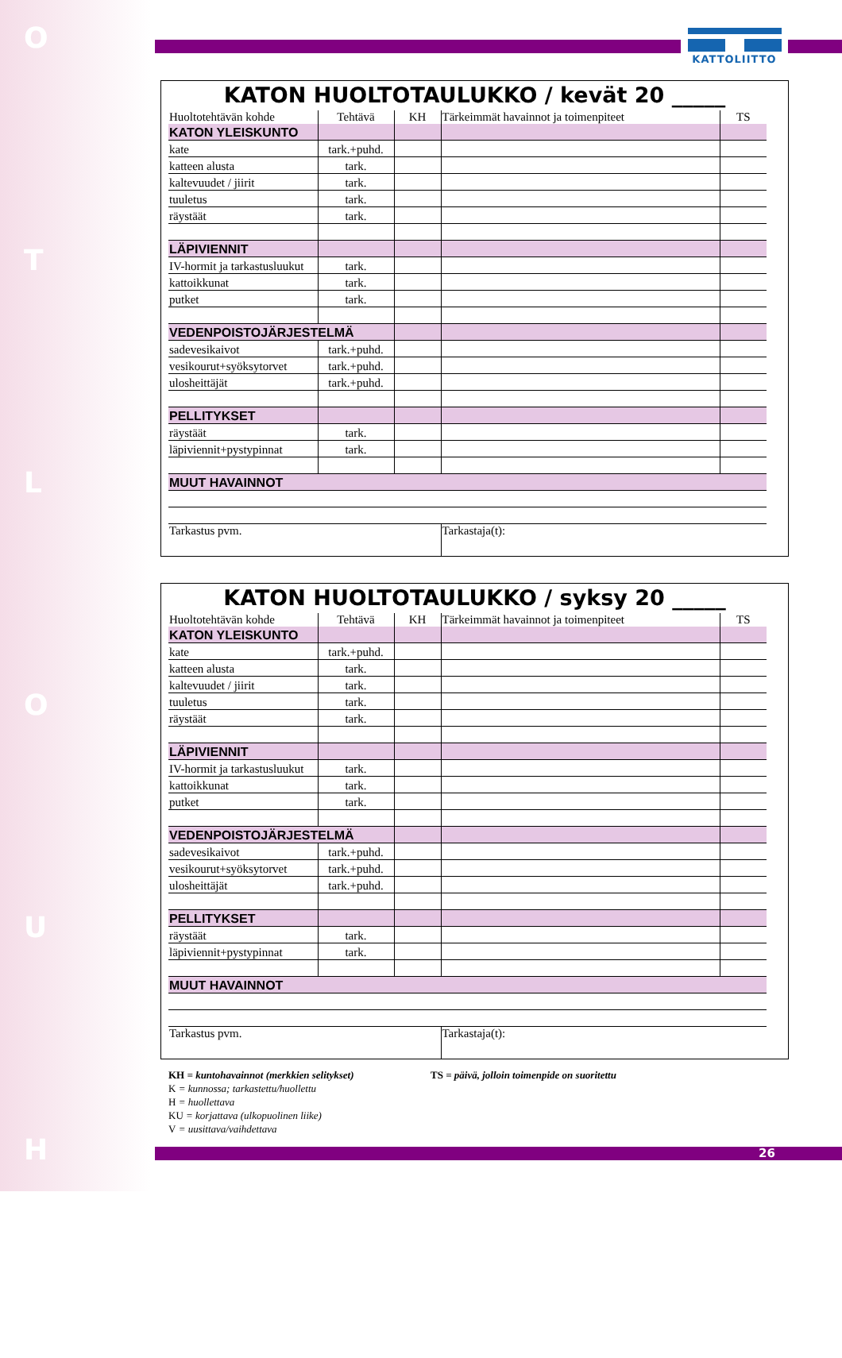O
T
L
O
U
H
KATTOLIITTO
KATON HUOLTOTAULUKKO / kevät 20 _____
| Huoltotehtävän kohde | Tehtävä | KH | Tärkeimmät havainnot ja toimenpiteet | TS |
| KATON YLEISKUNTO | | | | |
| kate | tark.+puhd. | | | |
| katteen alusta | tark. | | | |
| kaltevuudet / jiirit | tark. | | | |
| tuuletus | tark. | | | |
| räystäät | tark. | | | |
| LÄPIVIENNIT | | | | |
| IV-hormit ja tarkastusluukut | tark. | | | |
| kattoikkunat | tark. | | | |
| putket | tark. | | | |
| VEDENPOISTOJÄRJESTELMÄ | | | | |
| sadevesikaivot | tark.+puhd. | | | |
| vesikourut+syöksytorvet | tark.+puhd. | | | |
| ulosheittäjät | tark.+puhd. | | | |
| PELLITYKSET | | | | |
| räystäät | tark. | | | |
| läpiviennit+pystypinnat | tark. | | | |
| MUUT HAVAINNOT | | | | |
| Tarkastus pvm. | | | Tarkastaja(t): | |
KATON HUOLTOTAULUKKO / syksy 20 _____
| Huoltotehtävän kohde | Tehtävä | KH | Tärkeimmät havainnot ja toimenpiteet | TS |
| KATON YLEISKUNTO | | | | |
| kate | tark.+puhd. | | | |
| katteen alusta | tark. | | | |
| kaltevuudet / jiirit | tark. | | | |
| tuuletus | tark. | | | |
| räystäät | tark. | | | |
| LÄPIVIENNIT | | | | |
| IV-hormit ja tarkastusluukut | tark. | | | |
| kattoikkunat | tark. | | | |
| putket | tark. | | | |
| VEDENPOISTOJÄRJESTELMÄ | | | | |
| sadevesikaivot | tark.+puhd. | | | |
| vesikourut+syöksytorvet | tark.+puhd. | | | |
| ulosheittäjät | tark.+puhd. | | | |
| PELLITYKSET | | | | |
| räystäät | tark. | | | |
| läpiviennit+pystypinnat | tark. | | | |
| MUUT HAVAINNOT | | | | |
| Tarkastus pvm. | | | Tarkastaja(t): | |
KH = kuntohavainnot (merkkien selitykset) TS = päivä, jolloin toimenpide on suoritettu
K = kunnossa; tarkastettu/huollettu
H = huollettava
KU = korjattava (ulkopuolinen liike)
V = uusittava/vaihdettava
26